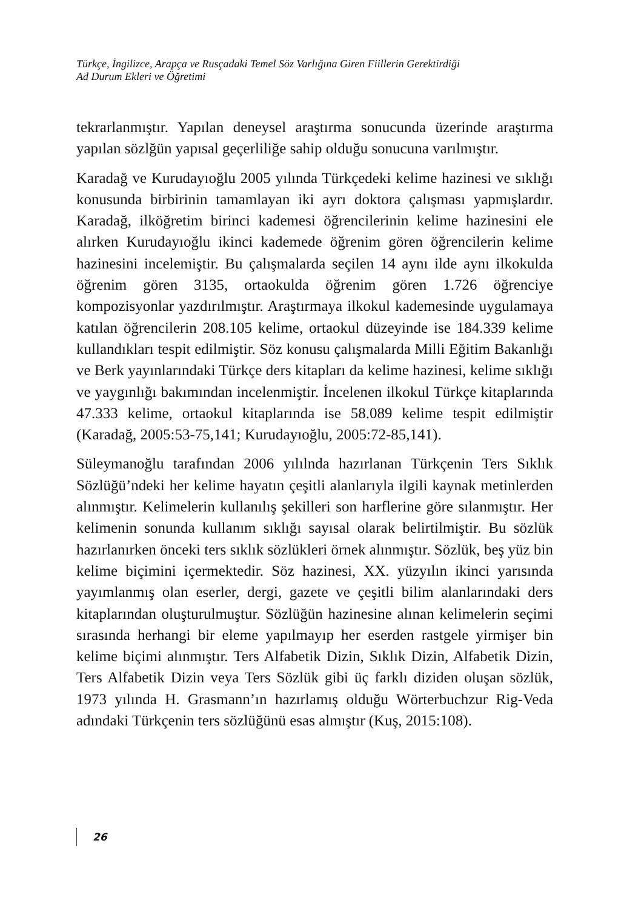Türkçe, İngilizce, Arapça ve Rusçadaki Temel Söz Varlığına Giren Fiillerin Gerektirdiği
Ad Durum Ekleri ve Öğretimi
tekrarlanmıştır. Yapılan deneysel araştırma sonucunda üzerinde araştırma yapılan sözlğün yapısal geçerliliğe sahip olduğu sonucuna varılmıştır.
Karadağ ve Kurudayıoğlu 2005 yılında Türkçedeki kelime hazinesi ve sıklığı konusunda birbirinin tamamlayan iki ayrı doktora çalışması yapmışlardır. Karadağ, ilköğretim birinci kademesi öğrencilerinin kelime hazinesini ele alırken Kurudayıoğlu ikinci kademede öğrenim gören öğrencilerin kelime hazinesini incelemiştir. Bu çalışmalarda seçilen 14 aynı ilde aynı ilkokulda öğrenim gören 3135, ortaokulda öğrenim gören 1.726 öğrenciye kompozisyonlar yazdırılmıştır. Araştırmaya ilkokul kademesinde uygulamaya katılan öğrencilerin 208.105 kelime, ortaokul düzeyinde ise 184.339 kelime kullandıkları tespit edilmiştir. Söz konusu çalışmalarda Milli Eğitim Bakanlığı ve Berk yayınlarındaki Türkçe ders kitapları da kelime hazinesi, kelime sıklığı ve yaygınlığı bakımından incelenmiştir. İncelenen ilkokul Türkçe kitaplarında 47.333 kelime, ortaokul kitaplarında ise 58.089 kelime tespit edilmiştir (Karadağ, 2005:53-75,141; Kurudayıoğlu, 2005:72-85,141).
Süleymanoğlu tarafından 2006 yılılnda hazırlanan Türkçenin Ters Sıklık Sözlüğü’ndeki her kelime hayatın çeşitli alanlarıyla ilgili kaynak metinlerden alınmıştır. Kelimelerin kullanılış şekilleri son harflerine göre sılanmıştır. Her kelimenin sonunda kullanım sıklığı sayısal olarak belirtilmiştir. Bu sözlük hazırlanırken önceki ters sıklık sözlükleri örnek alınmıştır. Sözlük, beş yüz bin kelime biçimini içermektedir. Söz hazinesi, XX. yüzyılın ikinci yarısında yayımlanmış olan eserler, dergi, gazete ve çeşitli bilim alanlarındaki ders kitaplarından oluşturulmuştur. Sözlüğün hazinesine alınan kelimelerin seçimi sırasında herhangi bir eleme yapılmayıp her eserden rastgele yirmişer bin kelime biçimi alınmıştır. Ters Alfabetik Dizin, Sıklık Dizin, Alfabetik Dizin, Ters Alfabetik Dizin veya Ters Sözlük gibi üç farklı diziden oluşan sözlük, 1973 yılında H. Grasmann’ın hazırlamış olduğu Wörterbuchzur Rig-Veda adındaki Türkçenin ters sözlüğünü esas almıştır (Kuş, 2015:108).
26